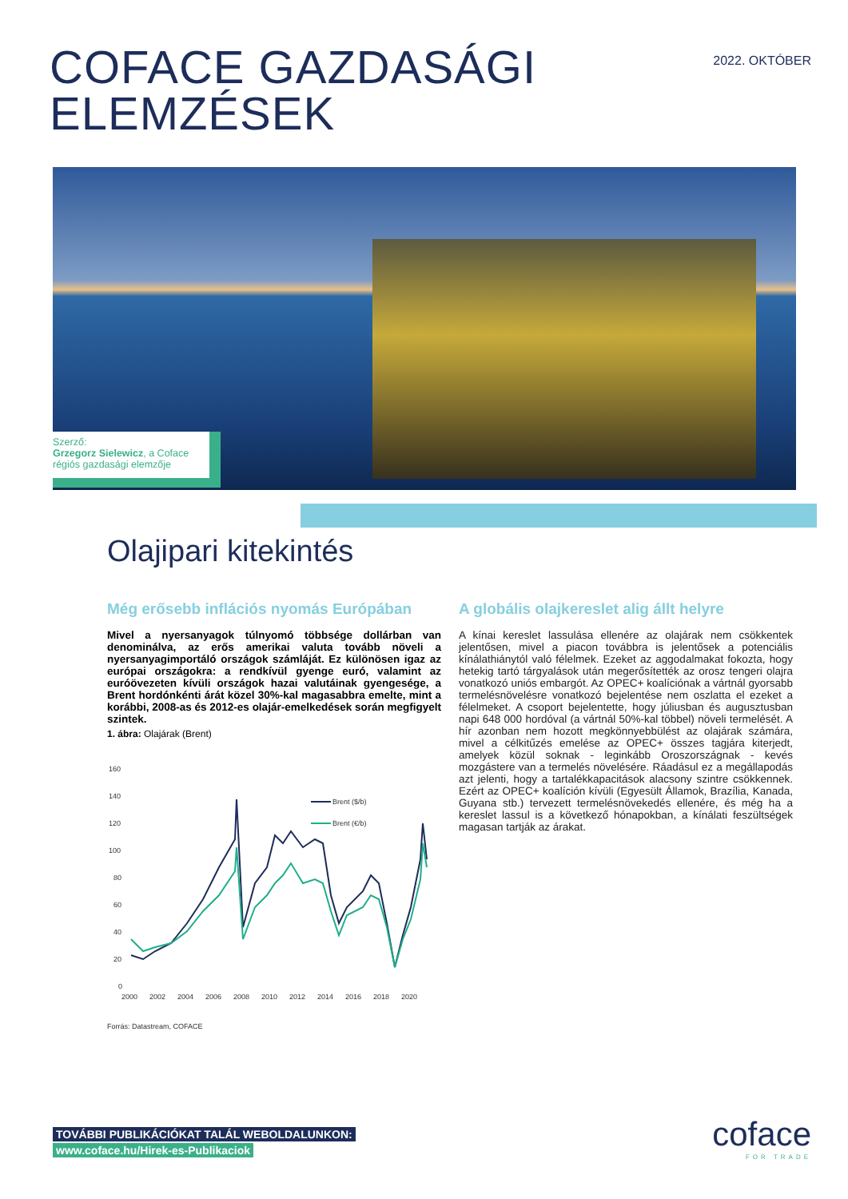COFACE GAZDASÁGI
ELEMZÉSEK
2022. OKTÓBER
Szerző:
Grzegorz Sielewicz, a Coface régiós gazdasági elemzője
Olajipari kitekintés
Még erősebb inflációs nyomás Európában
Mivel a nyersanyagok túlnyomó többsége dollárban van denominálva, az erős amerikai valuta tovább növeli a nyersanyagimportáló országok számláját. Ez különösen igaz az európai országokra: a rendkívül gyenge euró, valamint az euróövezeten kívüli országok hazai valutáinak gyengesége, a Brent hordónkénti árát közel 30%-kal magasabbra emelte, mint a korábbi, 2008-as és 2012-es olajár-emelkedések során megfigyelt szintek.
1. ábra: Olajárak (Brent)
160
140
120
100
80
60
40
20
0
2000
2002
2004
2006
2008
2010
2012
2014
2016
2018
2020
Brent ($/b)
Brent (€/b)
Forrás: Datastream, COFACE
A globális olajkereslet alig állt helyre
A kínai kereslet lassulása ellenére az olajárak nem csökkentek jelentősen, mivel a piacon továbbra is jelentősek a potenciális kínálathiánytól való félelmek. Ezeket az aggodalmakat fokozta, hogy hetekig tartó tárgyalások után megerősítették az orosz tengeri olajra vonatkozó uniós embargót. Az OPEC+ koalíciónak a vártnál gyorsabb termelésnövelésre vonatkozó bejelentése nem oszlatta el ezeket a félelmeket. A csoport bejelentette, hogy júliusban és augusztusban napi 648 000 hordóval (a vártnál 50%-kal többel) növeli termelését. A hír azonban nem hozott megkönnyebbülést az olajárak számára, mivel a célkitűzés emelése az OPEC+ összes tagjára kiterjedt, amelyek közül soknak - leginkább Oroszországnak - kevés mozgástere van a termelés növelésére. Ráadásul ez a megállapodás azt jelenti, hogy a tartalékkapacitások alacsony szintre csökkennek. Ezért az OPEC+ koalíción kívüli (Egyesült Államok, Brazília, Kanada, Guyana stb.) tervezett termelésnövekedés ellenére, és még ha a kereslet lassul is a következő hónapokban, a kínálati feszültségek magasan tartják az árakat.
TOVÁBBI PUBLIKÁCIÓKAT TALÁL WEBOLDALUNKON:
www.coface.hu/Hirek-es-Publikaciok
coface
FOR TRADE